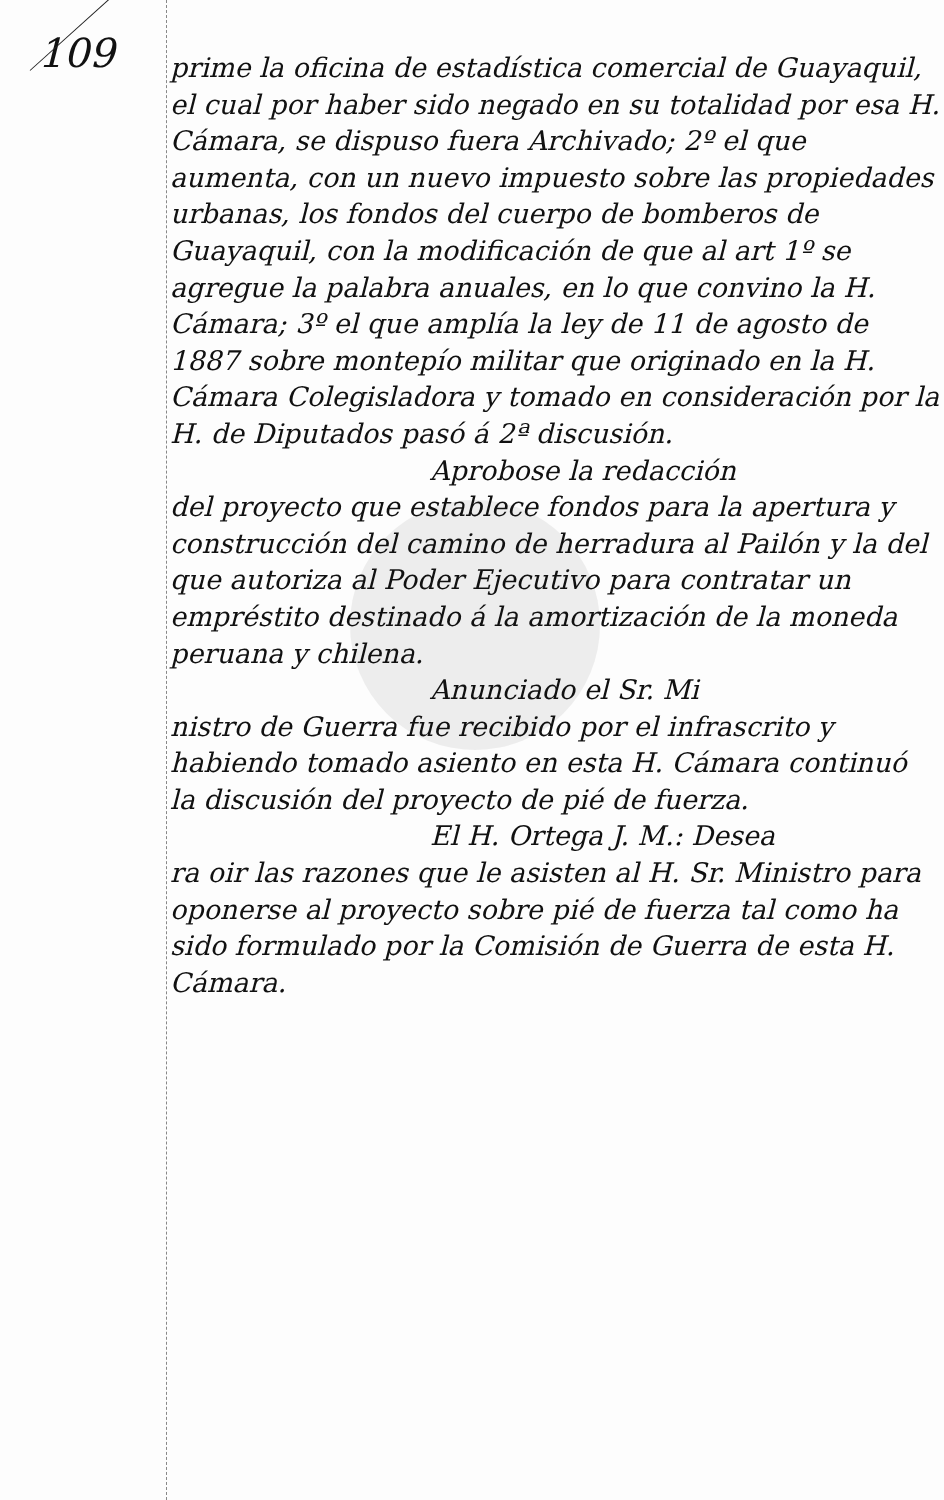109
prime la oficina de estadística comercial de Guayaquil, el cual por haber sido negado en su totalidad por esa H. Cámara, se dispuso fuera Archivado; 2º el que aumenta, con un nuevo impuesto sobre las propiedades urbanas, los fondos del cuerpo de bomberos de Guayaquil, con la modificación de que al art 1º se agregue la palabra anuales, en lo que convino la H. Cámara; 3º el que amplía la ley de 11 de agosto de 1887 sobre montepío militar que originado en la H. Cámara Colegisladora y tomado en consideración por la H. de Diputados pasó á 2ª discusión.
Aprobose la redacción
del proyecto que establece fondos para la apertura y construcción del camino de herradura al Pailón y la del que autoriza al Poder Ejecutivo para contratar un empréstito destinado á la amortización de la moneda peruana y chilena.
Anunciado el Sr. Mi
nistro de Guerra fue recibido por el infrascrito y habiendo tomado asiento en esta H. Cámara continuó la discusión del proyecto de pié de fuerza.
El H. Ortega J. M.: Desea
ra oir las razones que le asisten al H. Sr. Ministro para oponerse al proyecto sobre pié de fuerza tal como ha sido formulado por la Comisión de Guerra de esta H. Cámara.